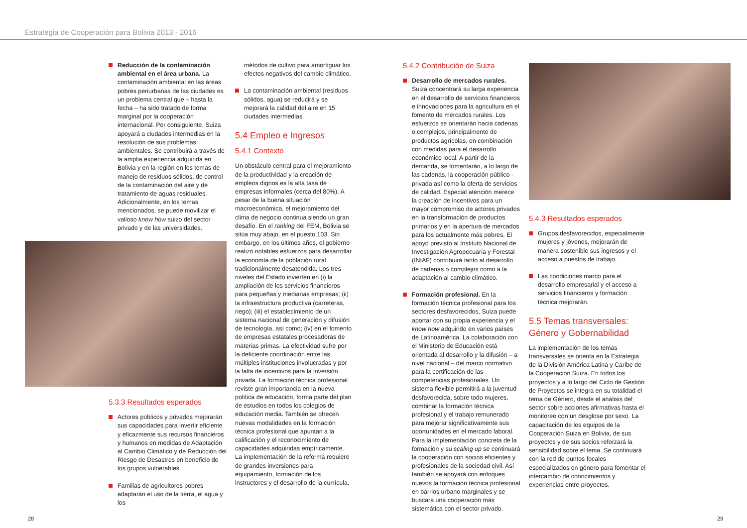Estrategia de Cooperación para Bolivia 2013 - 2016
Reducción de la contaminación ambiental en el área urbana. La contaminación ambiental en las áreas pobres periurbanas de las ciudades es un problema central que – hasta la fecha – ha sido tratado de forma marginal por la cooperación internacional. Por consiguiente, Suiza apoyará a ciudades intermedias en la resolución de sus problemas ambientales. Se contribuirá a través de la amplia experiencia adquirida en Bolivia y en la región en los temas de manejo de residuos sólidos, de control de la contaminación del aire y de tratamiento de aguas residuales. Adicionalmente, en los temas mencionados, se puede movilizar el valioso know how suizo del sector privado y de las universidades.
5.3.3 Resultados esperados
Actores públicos y privados mejorarán sus capacidades para invertir eficiente y eficazmente sus recursos financieros y humanos en medidas de Adaptación al Cambio Climático y de Reducción del Riesgo de Desastres en beneficio de los grupos vulnerables.
Familias de agricultores pobres adaptarán el uso de la tierra, el agua y los
métodos de cultivo para amortiguar los efectos negativos del cambio climático.
La contaminación ambiental (residuos sólidos, agua) se reducirá y se mejorará la calidad del aire en 15 ciudades intermedias.
5.4 Empleo e Ingresos
5.4.1 Contexto
Un obstáculo central para el mejoramiento de la productividad y la creación de empleos dignos es la alta tasa de empresas informales (cerca del 80%). A pesar de la buena situación macroeconómica, el mejoramiento del clima de negocio continua siendo un gran desafío. En el ranking del FEM, Bolivia se sitúa muy abajo, en el puesto 103. Sin embargo, en los últimos años, el gobierno realizó notables esfuerzos para desarrollar la economía de la población rural tradicionalmente desatendida. Los tres niveles del Estado invierten en (i) la ampliación de los servicios financieros para pequeñas y medianas empresas; (ii) la infraestructura productiva (carreteras, riego); (iii) el establecimiento de un sistema nacional de generación y difusión de tecnología, así como; (iv) en el fomento de empresas estatales procesadoras de materias primas. La efectividad sufre por la deficiente coordinación entre las múltiples instituciones involucradas y por la falta de incentivos para la inversión privada. La formación técnica profesional reviste gran importancia en la nueva política de educación, forma parte del plan de estudios en todos los colegios de educación media. También se ofrecen nuevas modalidades en la formación técnica profesional que apuntan a la calificación y el reconocimiento de capacidades adquiridas empíricamente. La implementación de la reforma requiere de grandes inversiones para equipamiento, formación de los instructores y el desarrollo de la currícula.
5.4.2 Contribución de Suiza
Desarrollo de mercados rurales. Suiza concentrará su larga experiencia en el desarrollo de servicios financieros e innovaciones para la agricultura en el fomento de mercados rurales. Los esfuerzos se orientarán hacia cadenas o complejos, principalmente de productos agrícolas, en combinación con medidas para el desarrollo económico local. A partir de la demanda, se fomentarán, a lo largo de las cadenas, la cooperación público - privada así como la oferta de servicios de calidad. Especial atención merece la creación de incentivos para un mayor compromiso de actores privados en la transformación de productos primarios y en la apertura de mercados para los actualmente más pobres. El apoyo previsto al Instituto Nacional de Investigación Agropecuaria y Forestal (INIAF) contribuirá tanto al desarrollo de cadenas o complejos como a la adaptación al cambio climático.
Formación profesional. En la formación técnica profesional para los sectores desfavorecidos, Suiza puede aportar con su propia experiencia y el know how adquirido en varios países de Latinoamérica. La colaboración con el Ministerio de Educación está orientada al desarrollo y la difusión – a nivel nacional – del marco normativo para la certificación de las competencias profesionales. Un sistema flexible permitirá a la juventud desfavorecida, sobre todo mujeres, combinar la formación técnica profesional y el trabajo remunerado para mejorar significativamente sus oportunidades en el mercado laboral. Para la implementación concreta de la formación y su scaling up se continuará la cooperación con socios eficientes y profesionales de la sociedad civil. Así también se apoyará con enfoques nuevos la formación técnica profesional en barrios urbano marginales y se buscará una cooperación más sistemática con el sector privado.
5.4.3 Resultados esperados
Grupos desfavorecidos, especialmente mujeres y jóvenes, mejorarán de manera sostenible sus ingresos y el acceso a puestos de trabajo.
Las condiciones marco para el desarrollo empresarial y el acceso a servicios financieros y formación técnica mejorarán.
5.5 Temas transversales: Género y Gobernabilidad
La implementación de los temas transversales se orienta en la Estrategia de la División América Latina y Caribe de la Cooperación Suiza. En todos los proyectos y a lo largo del Ciclo de Gestión de Proyectos se integra en su totalidad el tema de Género, desde el análisis del sector sobre acciones afirmativas hasta el monitoreo con un desglose por sexo. La capacitación de los equipos de la Cooperación Suiza en Bolivia, de sus proyectos y de sus socios reforzará la sensibilidad sobre el tema. Se continuará con la red de puntos focales especializados en género para fomentar el intercambio de conocimientos y experiencias entre proyectos.
28 29